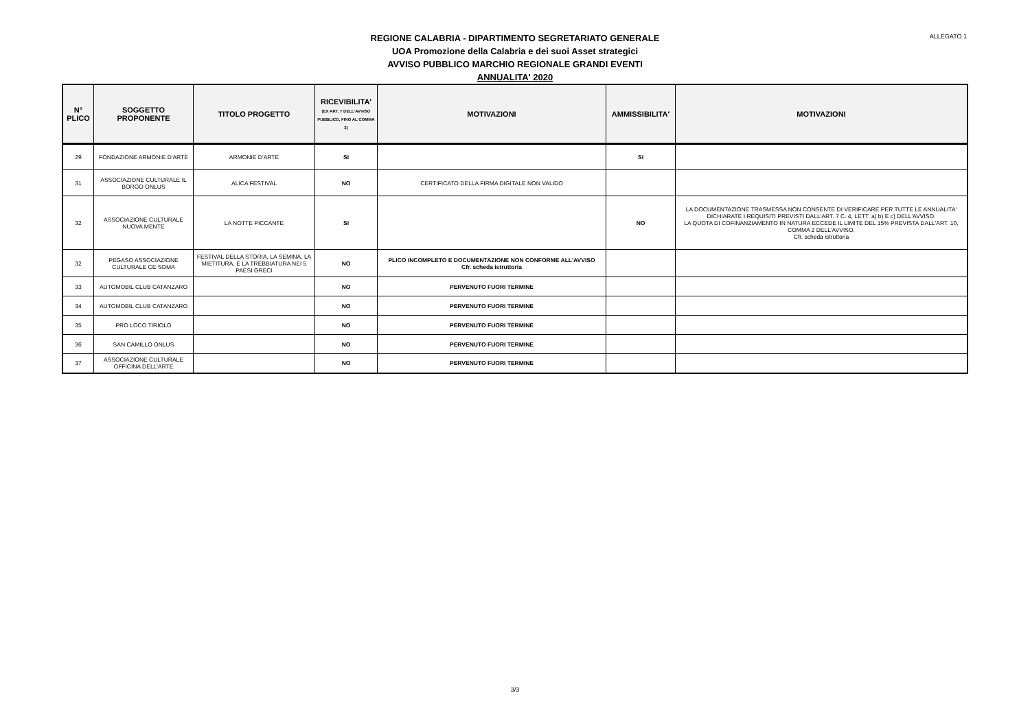ALLEGATO 1
REGIONE CALABRIA - DIPARTIMENTO SEGRETARIATO GENERALE
UOA Promozione della Calabria e dei suoi Asset strategici
AVVISO PUBBLICO MARCHIO REGIONALE GRANDI EVENTI
ANNUALITA' 2020
| N° PLICO | SOGGETTO PROPONENTE | TITOLO PROGETTO | RICEVIBILITA' (EX ART. 7 DELL'AVVISO PUBBLICO, FINO AL COMMA 3) | MOTIVAZIONI | AMMISSIBILITA' | MOTIVAZIONI |
| --- | --- | --- | --- | --- | --- | --- |
| 29 | FONDAZIONE ARMONIE D'ARTE | ARMONIE D'ARTE | SI | | SI | |
| 31 | ASSOCIAZIONE CULTURALE IL BORGO ONLUS | ALICA FESTIVAL | NO | CERTIFICATO DELLA FIRMA DIGITALE NON VALIDO | | |
| 32 | ASSOCIAZIONE CULTURALE NUOVA MENTE | LA NOTTE PICCANTE | SI | | NO | LA DOCUMENTAZIONE TRASMESSA NON CONSENTE DI VERIFICARE PER TUTTE LE ANNUALITA' DICHIARATE I REQUISITI PREVISTI DALL'ART. 7 C. 4, LETT. a) b) E c) DELL'AVVISO. LA QUOTA DI COFINANZIAMENTO IN NATURA ECCEDE IL LIMITE DEL 15% PREVISTA DALL'ART. 10, COMMA 2 DELL'AVVISO. Cfr. scheda istruttoria |
| 32 | PEGASO ASSOCIAZIONE CULTURALE CE SOMA | FESTIVAL DELLA STORIA, LA SEMINA, LA MIETITURA, E LA TREBBIATURA NEI 5 PAESI GRECI | NO | PLICO INCOMPLETO E DOCUMENTAZIONE NON CONFORME ALL'AVVISO Cfr. scheda istruttoria | | |
| 33 | AUTOMOBIL CLUB CATANZARO | | NO | PERVENUTO FUORI TERMINE | | |
| 34 | AUTOMOBIL CLUB CATANZARO | | NO | PERVENUTO FUORI TERMINE | | |
| 35 | PRO LOCO TIRIOLO | | NO | PERVENUTO FUORI TERMINE | | |
| 36 | SAN CAMILLO ONLUS | | NO | PERVENUTO FUORI TERMINE | | |
| 37 | ASSOCIAZIONE CULTURALE OFFICINA DELL'ARTE | | NO | PERVENUTO FUORI TERMINE | | |
3/3